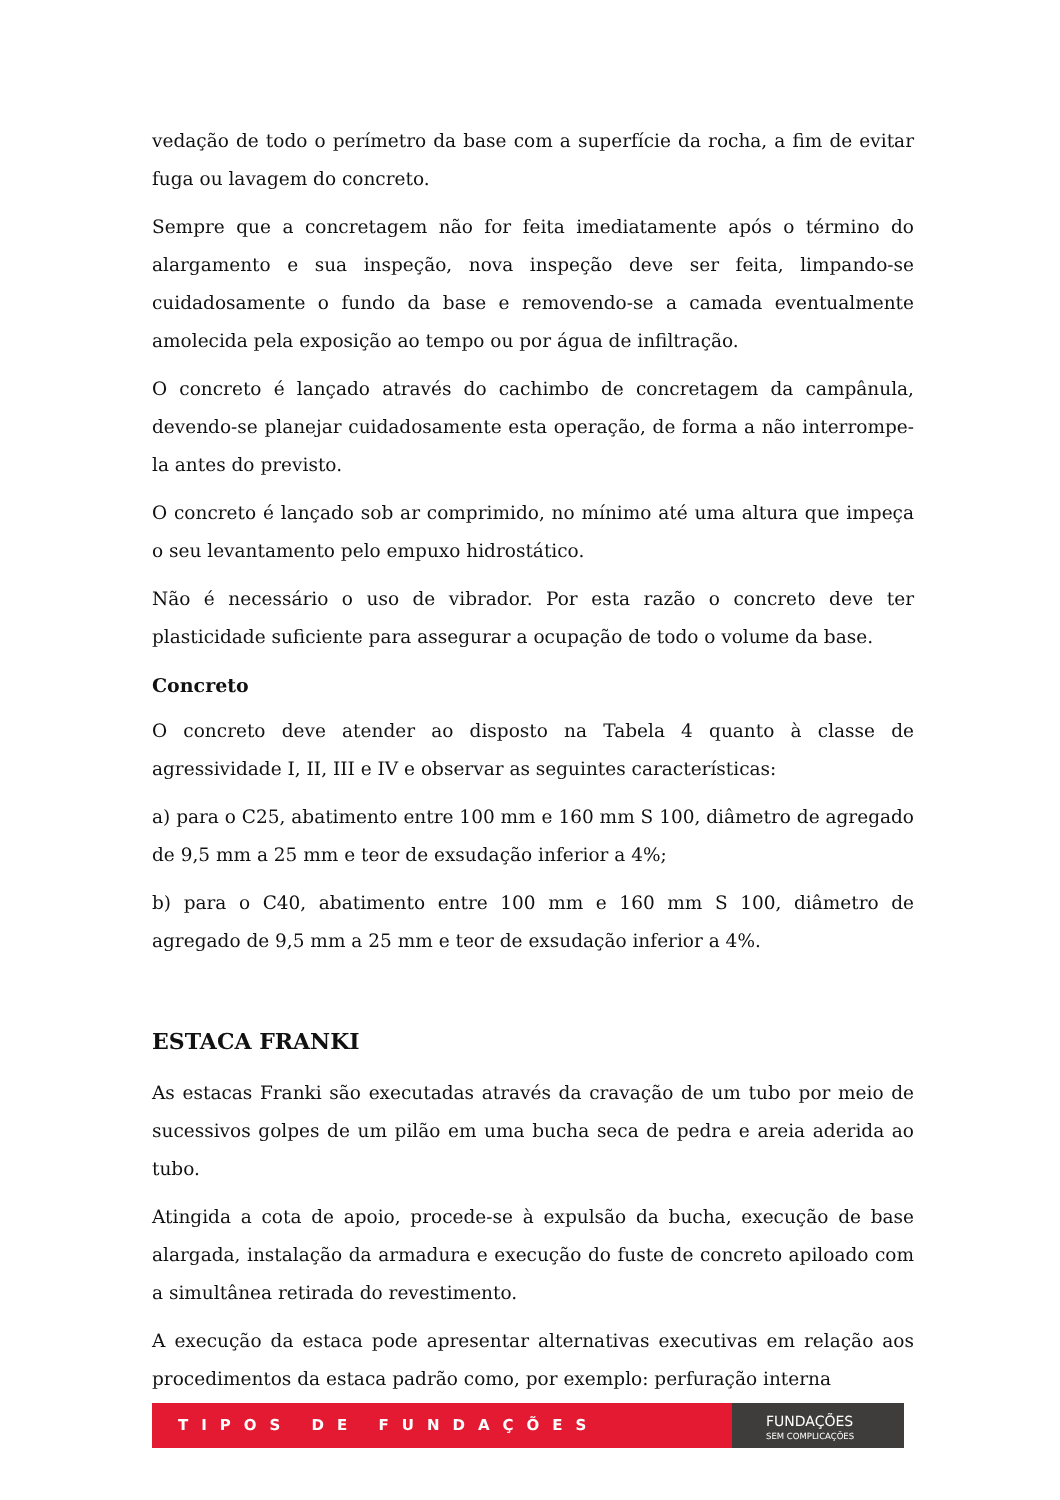vedação de todo o perímetro da base com a superfície da rocha, a fim de evitar fuga ou lavagem do concreto.
Sempre que a concretagem não for feita imediatamente após o término do alargamento e sua inspeção, nova inspeção deve ser feita, limpando-se cuidadosamente o fundo da base e removendo-se a camada eventualmente amolecida pela exposição ao tempo ou por água de infiltração.
O concreto é lançado através do cachimbo de concretagem da campânula, devendo-se planejar cuidadosamente esta operação, de forma a não interrompe-la antes do previsto.
O concreto é lançado sob ar comprimido, no mínimo até uma altura que impeça o seu levantamento pelo empuxo hidrostático.
Não é necessário o uso de vibrador. Por esta razão o concreto deve ter plasticidade suficiente para assegurar a ocupação de todo o volume da base.
Concreto
O concreto deve atender ao disposto na Tabela 4 quanto à classe de agressividade I, II, III e IV e observar as seguintes características:
a) para o C25, abatimento entre 100 mm e 160 mm S 100, diâmetro de agregado de 9,5 mm a 25 mm e teor de exsudação inferior a 4%;
b) para o C40, abatimento entre 100 mm e 160 mm S 100, diâmetro de agregado de 9,5 mm a 25 mm e teor de exsudação inferior a 4%.
ESTACA FRANKI
As estacas Franki são executadas através da cravação de um tubo por meio de sucessivos golpes de um pilão em uma bucha seca de pedra e areia aderida ao tubo.
Atingida a cota de apoio, procede-se à expulsão da bucha, execução de base alargada, instalação da armadura e execução do fuste de concreto apiloado com a simultânea retirada do revestimento.
A execução da estaca pode apresentar alternativas executivas em relação aos procedimentos da estaca padrão como, por exemplo: perfuração interna
TIPOS DE FUNDAÇÕES
FUNDAÇÕES
SEM COMPLICAÇÕES